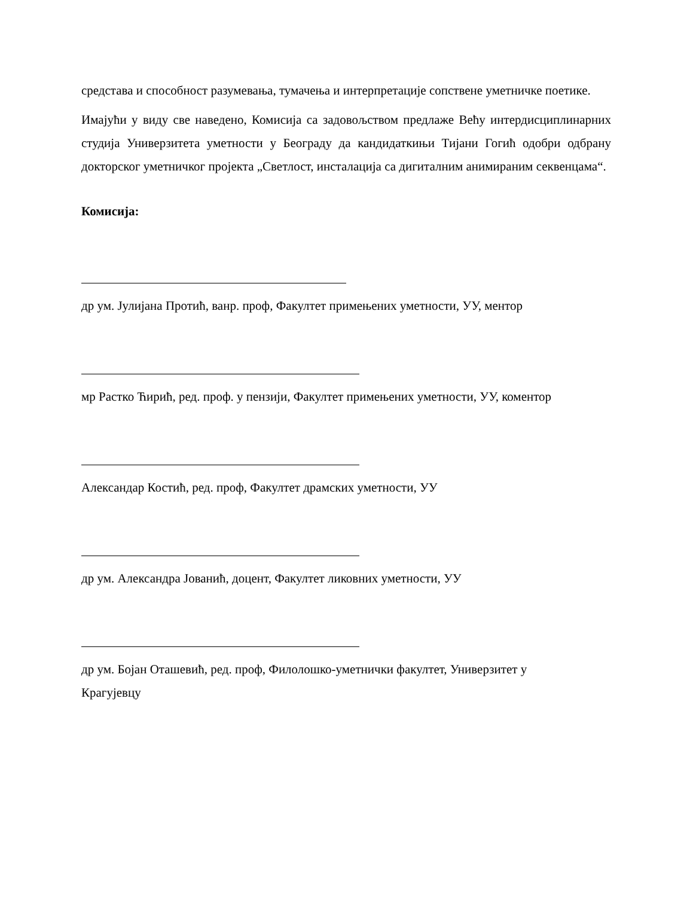средстава и способност разумевања, тумачења и интерпретације сопствене уметничке поетике.
Имајући у виду све наведено, Комисија са задовољством предлаже Већу интердисциплинарних студија Универзитета уметности у Београду да кандидаткињи Тијани Гогић одобри одбрану докторског уметничког пројекта „Светлост, инсталација са дигиталним анимираним секвенцама“.
Комисија:
др ум. Јулијана Протић, ванр. проф, Факултет примењених уметности, УУ, ментор
мр Растко Ћирић, ред. проф. у пензији, Факултет примењених уметности, УУ, коментор
Александар Костић, ред. проф, Факултет драмских уметности, УУ
др ум. Александра Јованић, доцент, Факултет ликовних уметности, УУ
др ум. Бојан Оташевић, ред. проф, Филолошко-уметнички факултет, Универзитет у
Крагујевцу